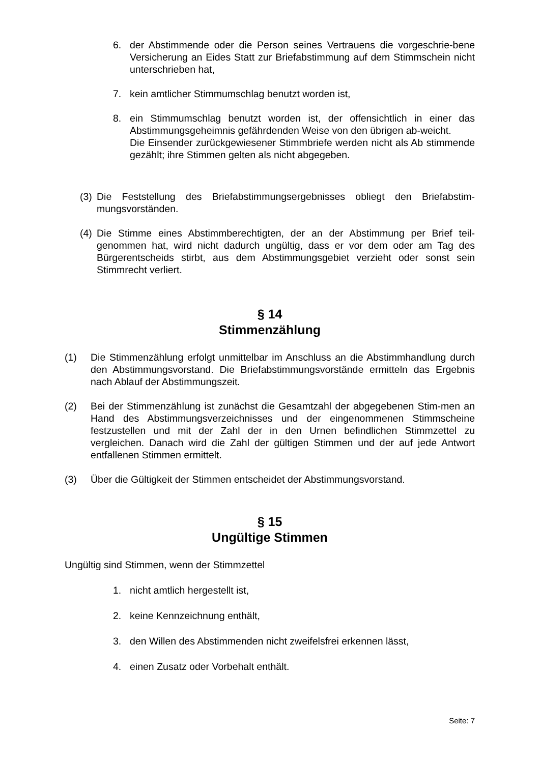6. der Abstimmende oder die Person seines Vertrauens die vorgeschrie-bene Versicherung an Eides Statt zur Briefabstimmung auf dem Stimmschein nicht unterschrieben hat,
7. kein amtlicher Stimmumschlag benutzt worden ist,
8. ein Stimmumschlag benutzt worden ist, der offensichtlich in einer das Abstimmungsgeheimnis gefährdenden Weise von den übrigen ab-weicht.
Die Einsender zurückgewiesener Stimmbriefe werden nicht als Ab stimmende gezählt; ihre Stimmen gelten als nicht abgegeben.
(3) Die Feststellung des Briefabstimmungsergebnisses obliegt den Briefabstim-mungsvorständen.
(4) Die Stimme eines Abstimmberechtigten, der an der Abstimmung per Brief teil-genommen hat, wird nicht dadurch ungültig, dass er vor dem oder am Tag des Bürgerentscheids stirbt, aus dem Abstimmungsgebiet verzieht oder sonst sein Stimmrecht verliert.
§ 14
Stimmenzählung
(1) Die Stimmenzählung erfolgt unmittelbar im Anschluss an die Abstimmhandlung durch den Abstimmungsvorstand. Die Briefabstimmungsvorstände ermitteln das Ergebnis nach Ablauf der Abstimmungszeit.
(2) Bei der Stimmenzählung ist zunächst die Gesamtzahl der abgegebenen Stim-men an Hand des Abstimmungsverzeichnisses und der eingenommenen Stimmscheine festzustellen und mit der Zahl der in den Urnen befindlichen Stimmzettel zu vergleichen. Danach wird die Zahl der gültigen Stimmen und der auf jede Antwort entfallenen Stimmen ermittelt.
(3) Über die Gültigkeit der Stimmen entscheidet der Abstimmungsvorstand.
§ 15
Ungültige Stimmen
Ungültig sind Stimmen, wenn der Stimmzettel
1. nicht amtlich hergestellt ist,
2. keine Kennzeichnung enthält,
3. den Willen des Abstimmenden nicht zweifelsfrei erkennen lässt,
4. einen Zusatz oder Vorbehalt enthält.
Seite: 7